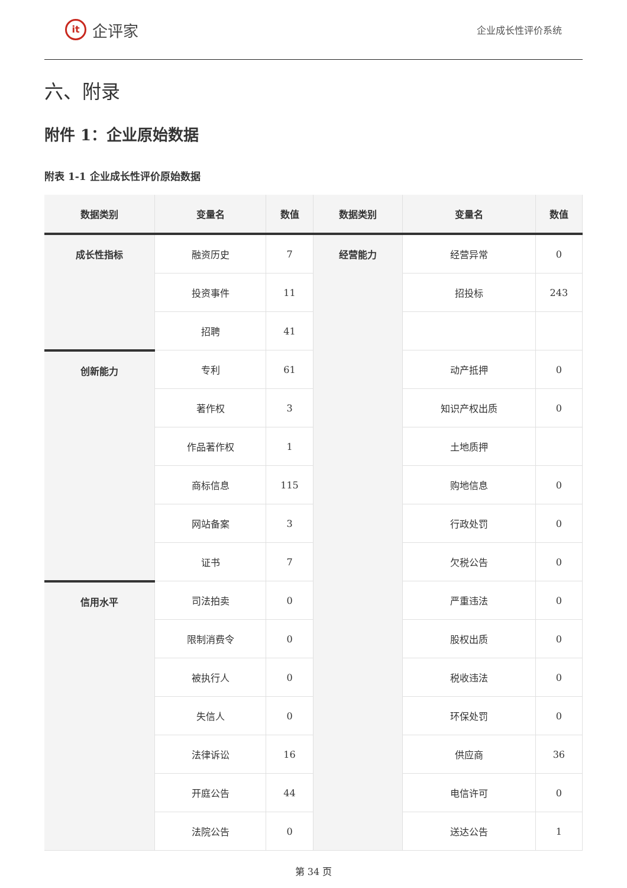it
企评家
企业成长性评价系统
六、附录
附件 1：企业原始数据
附表 1-1 企业成长性评价原始数据
| 数据类别 | 变量名 | 数值 | 数据类别 | 变量名 | 数值 |
| --- | --- | --- | --- | --- | --- |
| 成长性指标 | 融资历史 | 7 | 经营能力 | 经营异常 | 0 |
| | 投资事件 | 11 | | 招投标 | 243 |
| | 招聘 | 41 | | | |
| 创新能力 | 专利 | 61 | | 动产抵押 | 0 |
| | 著作权 | 3 | | 知识产权出质 | 0 |
| | 作品著作权 | 1 | | 土地质押 | |
| | 商标信息 | 115 | | 购地信息 | 0 |
| | 网站备案 | 3 | | 行政处罚 | 0 |
| | 证书 | 7 | | 欠税公告 | 0 |
| 信用水平 | 司法拍卖 | 0 | | 严重违法 | 0 |
| | 限制消费令 | 0 | | 股权出质 | 0 |
| | 被执行人 | 0 | | 税收违法 | 0 |
| | 失信人 | 0 | | 环保处罚 | 0 |
| | 法律诉讼 | 16 | | 供应商 | 36 |
| | 开庭公告 | 44 | | 电信许可 | 0 |
| | 法院公告 | 0 | | 送达公告 | 1 |
第 34 页